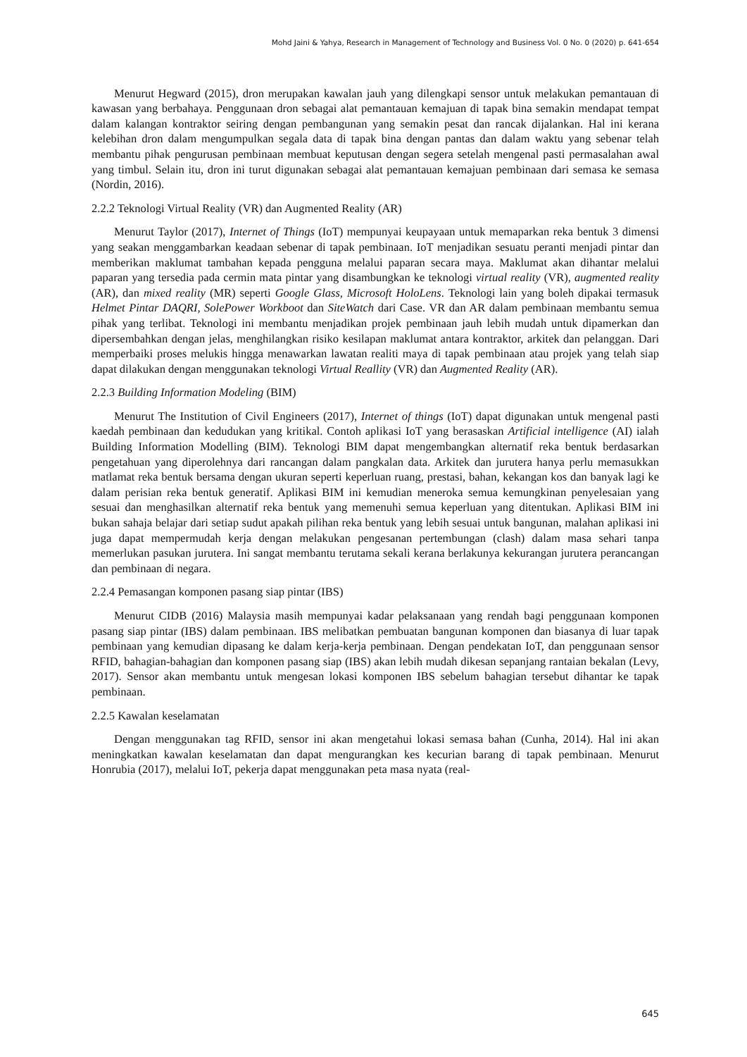Mohd Jaini & Yahya, Research in Management of Technology and Business Vol. 0 No. 0 (2020) p. 641-654
Menurut Hegward (2015), dron merupakan kawalan jauh yang dilengkapi sensor untuk melakukan pemantauan di kawasan yang berbahaya. Penggunaan dron sebagai alat pemantauan kemajuan di tapak bina semakin mendapat tempat dalam kalangan kontraktor seiring dengan pembangunan yang semakin pesat dan rancak dijalankan. Hal ini kerana kelebihan dron dalam mengumpulkan segala data di tapak bina dengan pantas dan dalam waktu yang sebenar telah membantu pihak pengurusan pembinaan membuat keputusan dengan segera setelah mengenal pasti permasalahan awal yang timbul. Selain itu, dron ini turut digunakan sebagai alat pemantauan kemajuan pembinaan dari semasa ke semasa (Nordin, 2016).
2.2.2 Teknologi Virtual Reality (VR) dan Augmented Reality (AR)
Menurut Taylor (2017), Internet of Things (IoT) mempunyai keupayaan untuk memaparkan reka bentuk 3 dimensi yang seakan menggambarkan keadaan sebenar di tapak pembinaan. IoT menjadikan sesuatu peranti menjadi pintar dan memberikan maklumat tambahan kepada pengguna melalui paparan secara maya. Maklumat akan dihantar melalui paparan yang tersedia pada cermin mata pintar yang disambungkan ke teknologi virtual reality (VR), augmented reality (AR), dan mixed reality (MR) seperti Google Glass, Microsoft HoloLens. Teknologi lain yang boleh dipakai termasuk Helmet Pintar DAQRI, SolePower Workboot dan SiteWatch dari Case. VR dan AR dalam pembinaan membantu semua pihak yang terlibat. Teknologi ini membantu menjadikan projek pembinaan jauh lebih mudah untuk dipamerkan dan dipersembahkan dengan jelas, menghilangkan risiko kesilapan maklumat antara kontraktor, arkitek dan pelanggan. Dari memperbaiki proses melukis hingga menawarkan lawatan realiti maya di tapak pembinaan atau projek yang telah siap dapat dilakukan dengan menggunakan teknologi Virtual Reallity (VR) dan Augmented Reality (AR).
2.2.3 Building Information Modeling (BIM)
Menurut The Institution of Civil Engineers (2017), Internet of things (IoT) dapat digunakan untuk mengenal pasti kaedah pembinaan dan kedudukan yang kritikal. Contoh aplikasi IoT yang berasaskan Artificial intelligence (AI) ialah Building Information Modelling (BIM). Teknologi BIM dapat mengembangkan alternatif reka bentuk berdasarkan pengetahuan yang diperolehnya dari rancangan dalam pangkalan data. Arkitek dan jurutera hanya perlu memasukkan matlamat reka bentuk bersama dengan ukuran seperti keperluan ruang, prestasi, bahan, kekangan kos dan banyak lagi ke dalam perisian reka bentuk generatif. Aplikasi BIM ini kemudian meneroka semua kemungkinan penyelesaian yang sesuai dan menghasilkan alternatif reka bentuk yang memenuhi semua keperluan yang ditentukan. Aplikasi BIM ini bukan sahaja belajar dari setiap sudut apakah pilihan reka bentuk yang lebih sesuai untuk bangunan, malahan aplikasi ini juga dapat mempermudah kerja dengan melakukan pengesanan pertembungan (clash) dalam masa sehari tanpa memerlukan pasukan jurutera. Ini sangat membantu terutama sekali kerana berlakunya kekurangan jurutera perancangan dan pembinaan di negara.
2.2.4 Pemasangan komponen pasang siap pintar (IBS)
Menurut CIDB (2016) Malaysia masih mempunyai kadar pelaksanaan yang rendah bagi penggunaan komponen pasang siap pintar (IBS) dalam pembinaan. IBS melibatkan pembuatan bangunan komponen dan biasanya di luar tapak pembinaan yang kemudian dipasang ke dalam kerja-kerja pembinaan. Dengan pendekatan IoT, dan penggunaan sensor RFID, bahagian-bahagian dan komponen pasang siap (IBS) akan lebih mudah dikesan sepanjang rantaian bekalan (Levy, 2017). Sensor akan membantu untuk mengesan lokasi komponen IBS sebelum bahagian tersebut dihantar ke tapak pembinaan.
2.2.5 Kawalan keselamatan
Dengan menggunakan tag RFID, sensor ini akan mengetahui lokasi semasa bahan (Cunha, 2014). Hal ini akan meningkatkan kawalan keselamatan dan dapat mengurangkan kes kecurian barang di tapak pembinaan. Menurut Honrubia (2017), melalui IoT, pekerja dapat menggunakan peta masa nyata (real-
645